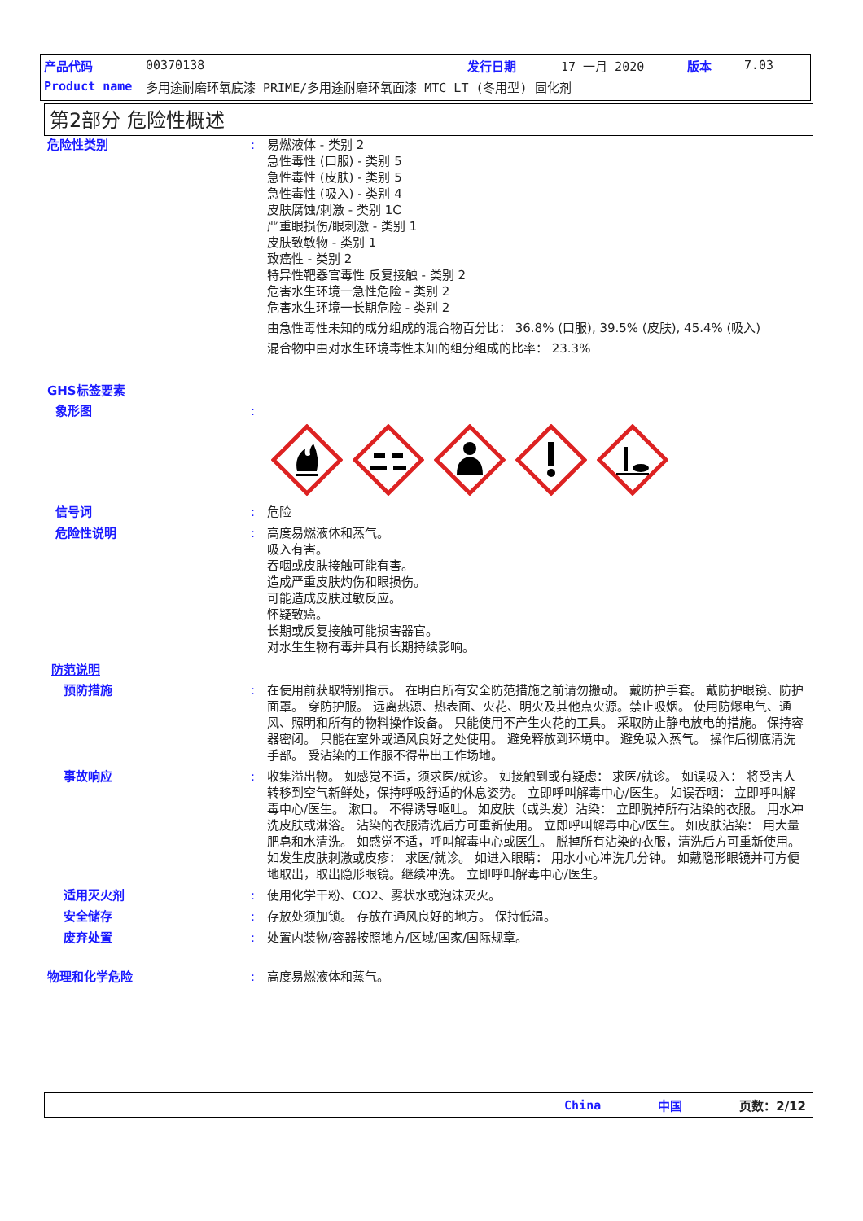产品代码 00370138 发行日期 17 一月 2020 版本 7.03
Product name 多用途耐磨环氧底漆 PRIME/多用途耐磨环氧面漆 MTC LT (冬用型) 固化剂
第2部分 危险性概述
危险性类别: 易燃液体 - 类别 2
急性毒性 (口服) - 类别 5
急性毒性 (皮肤) - 类别 5
急性毒性 (吸入) - 类别 4
皮肤腐蚀/刺激 - 类别 1C
严重眼损伤/眼刺激 - 类别 1
皮肤致敏物 - 类别 1
致癌性 - 类别 2
特异性靶器官毒性 反复接触 - 类别 2
危害水生环境一急性危险 - 类别 2
危害水生环境一长期危险 - 类别 2
由急性毒性未知的成分组成的混合物百分比： 36.8% (口服), 39.5% (皮肤), 45.4% (吸入)
混合物中由对水生环境毒性未知的组分组成的比率： 23.3%
GHS标签要素
象形图:
信号词: 危险
危险性说明: 高度易燃液体和蒸气。
吸入有害。
吞咽或皮肤接触可能有害。
造成严重皮肤灼伤和眼损伤。
可能造成皮肤过敏反应。
怀疑致癌。
长期或反复接触可能损害器官。
对水生生物有毒并具有长期持续影响。
防范说明
预防措施: 在使用前获取特别指示。 在明白所有安全防范措施之前请勿搬动。 戴防护手套。 戴防护眼镜、防护面罩。 穿防护服。 远离热源、热表面、火花、明火及其他点火源。禁止吸烟。 使用防爆电气、通风、照明和所有的物料操作设备。 只能使用不产生火花的工具。 采取防止静电放电的措施。 保持容器密闭。 只能在室外或通风良好之处使用。 避免释放到环境中。 避免吸入蒸气。 操作后彻底清洗手部。 受沾染的工作服不得带出工作场地。
事故响应: 收集溢出物。 如感觉不适，须求医/就诊。 如接触到或有疑虑： 求医/就诊。 如误吸入： 将受害人转移到空气新鲜处，保持呼吸舒适的休息姿势。 立即呼叫解毒中心/医生。 如误吞咽： 立即呼叫解毒中心/医生。 漱口。 不得诱导呕吐。 如皮肤（或头发）沾染： 立即脱掉所有沾染的衣服。 用水冲洗皮肤或淋浴。 沾染的衣服清洗后方可重新使用。 立即呼叫解毒中心/医生。 如皮肤沾染： 用大量肥皂和水清洗。 如感觉不适，呼叫解毒中心或医生。 脱掉所有沾染的衣服，清洗后方可重新使用。 如发生皮肤刺激或皮疹： 求医/就诊。 如进入眼睛： 用水小心冲洗几分钟。 如戴隐形眼镜并可方便地取出，取出隐形眼镜。继续冲洗。 立即呼叫解毒中心/医生。
适用灭火剂: 使用化学干粉、CO2、雾状水或泡沫灭火。
安全储存: 存放处须加锁。 存放在通风良好的地方。 保持低温。
废弃处置: 处置内装物/容器按照地方/区域/国家/国际规章。
物理和化学危险: 高度易燃液体和蒸气。
China 中国 页数：2/12